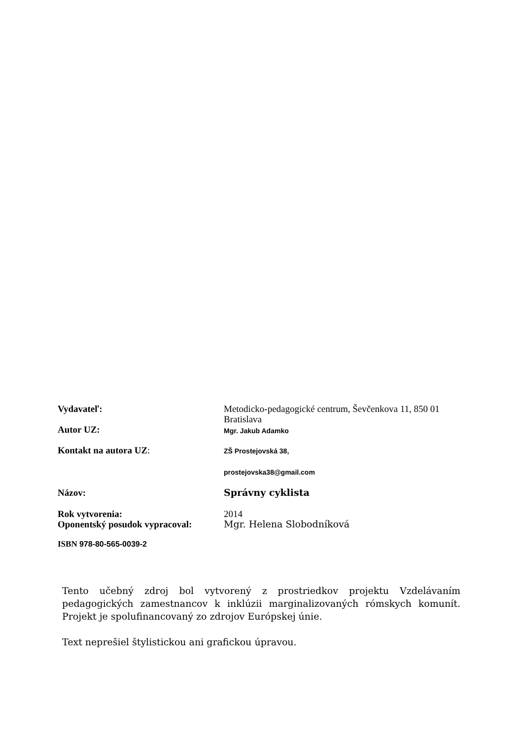| Vydavateľ: | Metodicko-pedagogické centrum, Ševčenkova 11, 850 01 Bratislava |
| Autor UZ: | Mgr. Jakub Adamko |
| Kontakt na autora UZ : | ZŠ Prostejovská 38, |
| | prostejovska38@gmail.com |
| Názov: | Správny cyklista |
| Rok vytvorenia: | 2014 |
| Oponentský posudok vypracoval: | Mgr. Helena Slobodníková |
ISBN 978-80-565-0039-2
Tento učebný zdroj bol vytvorený z prostriedkov projektu Vzdelávaním pedagogických zamestnancov k inklúzii marginalizovaných rómskych komunít. Projekt je spolufinancovaný zo zdrojov Európskej únie.
Text neprešiel štylistickou ani grafickou úpravou.